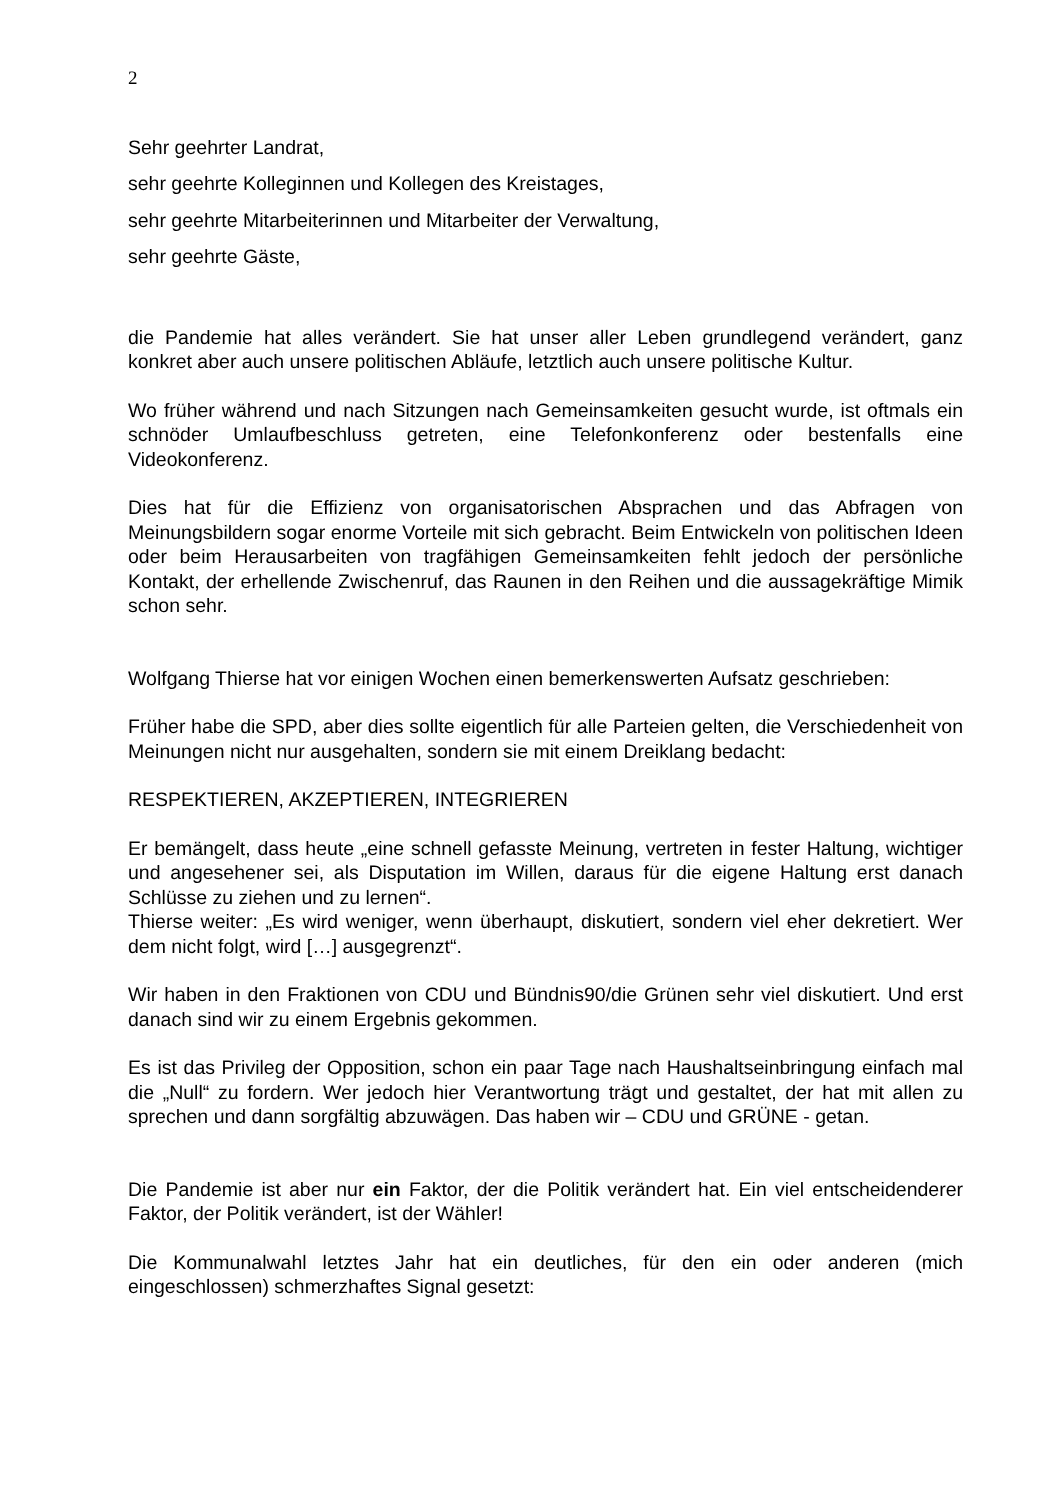2
Sehr geehrter Landrat,
sehr geehrte Kolleginnen und Kollegen des Kreistages,
sehr geehrte Mitarbeiterinnen und Mitarbeiter der Verwaltung,
sehr geehrte Gäste,
die Pandemie hat alles verändert. Sie hat unser aller Leben grundlegend verändert, ganz konkret aber auch unsere politischen Abläufe, letztlich auch unsere politische Kultur.
Wo früher während und nach Sitzungen nach Gemeinsamkeiten gesucht wurde, ist oftmals ein schnöder Umlaufbeschluss getreten, eine Telefonkonferenz oder bestenfalls eine Videokonferenz.
Dies hat für die Effizienz von organisatorischen Absprachen und das Abfragen von Meinungsbildern sogar enorme Vorteile mit sich gebracht. Beim Entwickeln von politischen Ideen oder beim Herausarbeiten von tragfähigen Gemeinsamkeiten fehlt jedoch der persönliche Kontakt, der erhellende Zwischenruf, das Raunen in den Reihen und die aussagekräftige Mimik schon sehr.
Wolfgang Thierse hat vor einigen Wochen einen bemerkenswerten Aufsatz geschrieben:
Früher habe die SPD, aber dies sollte eigentlich für alle Parteien gelten, die Verschiedenheit von Meinungen nicht nur ausgehalten, sondern sie mit einem Dreiklang bedacht:
RESPEKTIEREN, AKZEPTIEREN, INTEGRIEREN
Er bemängelt, dass heute „eine schnell gefasste Meinung, vertreten in fester Haltung, wichtiger und angesehener sei, als Disputation im Willen, daraus für die eigene Haltung erst danach Schlüsse zu ziehen und zu lernen“.
Thierse weiter: „Es wird weniger, wenn überhaupt, diskutiert, sondern viel eher dekretiert. Wer dem nicht folgt, wird […] ausgegrenzt“.
Wir haben in den Fraktionen von CDU und Bündnis90/die Grünen sehr viel diskutiert. Und erst danach sind wir zu einem Ergebnis gekommen.
Es ist das Privileg der Opposition, schon ein paar Tage nach Haushaltseinbringung einfach mal die „Null“ zu fordern. Wer jedoch hier Verantwortung trägt und gestaltet, der hat mit allen zu sprechen und dann sorgfältig abzuwägen. Das haben wir – CDU und GRÜNE - getan.
Die Pandemie ist aber nur ein Faktor, der die Politik verändert hat. Ein viel entscheidenderer Faktor, der Politik verändert, ist der Wähler!
Die Kommunalwahl letztes Jahr hat ein deutliches, für den ein oder anderen (mich eingeschlossen) schmerzhaftes Signal gesetzt: